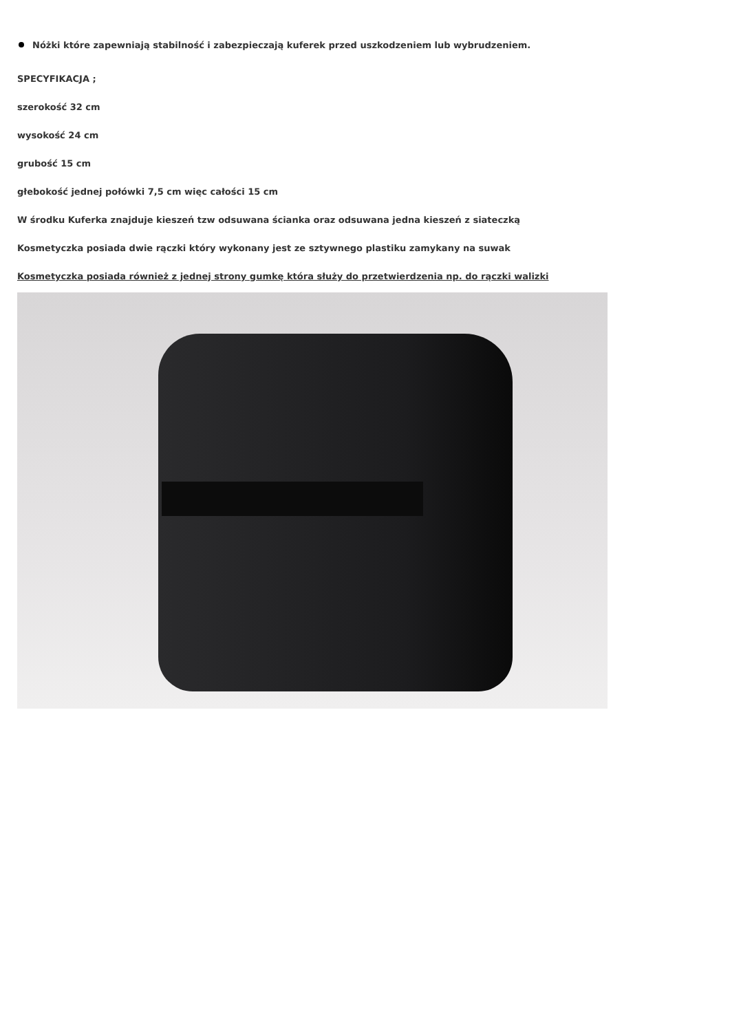Nóżki które zapewniają stabilność i zabezpieczają kuferek przed uszkodzeniem lub wybrudzeniem.
SPECYFIKACJA ;
szerokość 32 cm
wysokość 24 cm
grubość 15 cm
głebokość jednej połówki 7,5 cm więc całości 15 cm
W środku Kuferka znajduje kieszeń tzw odsuwana ścianka oraz odsuwana jedna kieszeń z siateczką
Kosmetyczka posiada dwie rączki który wykonany jest ze sztywnego plastiku zamykany na suwak
Kosmetyczka posiada również z jednej strony gumkę która służy do przetwierdzenia np. do rączki walizki